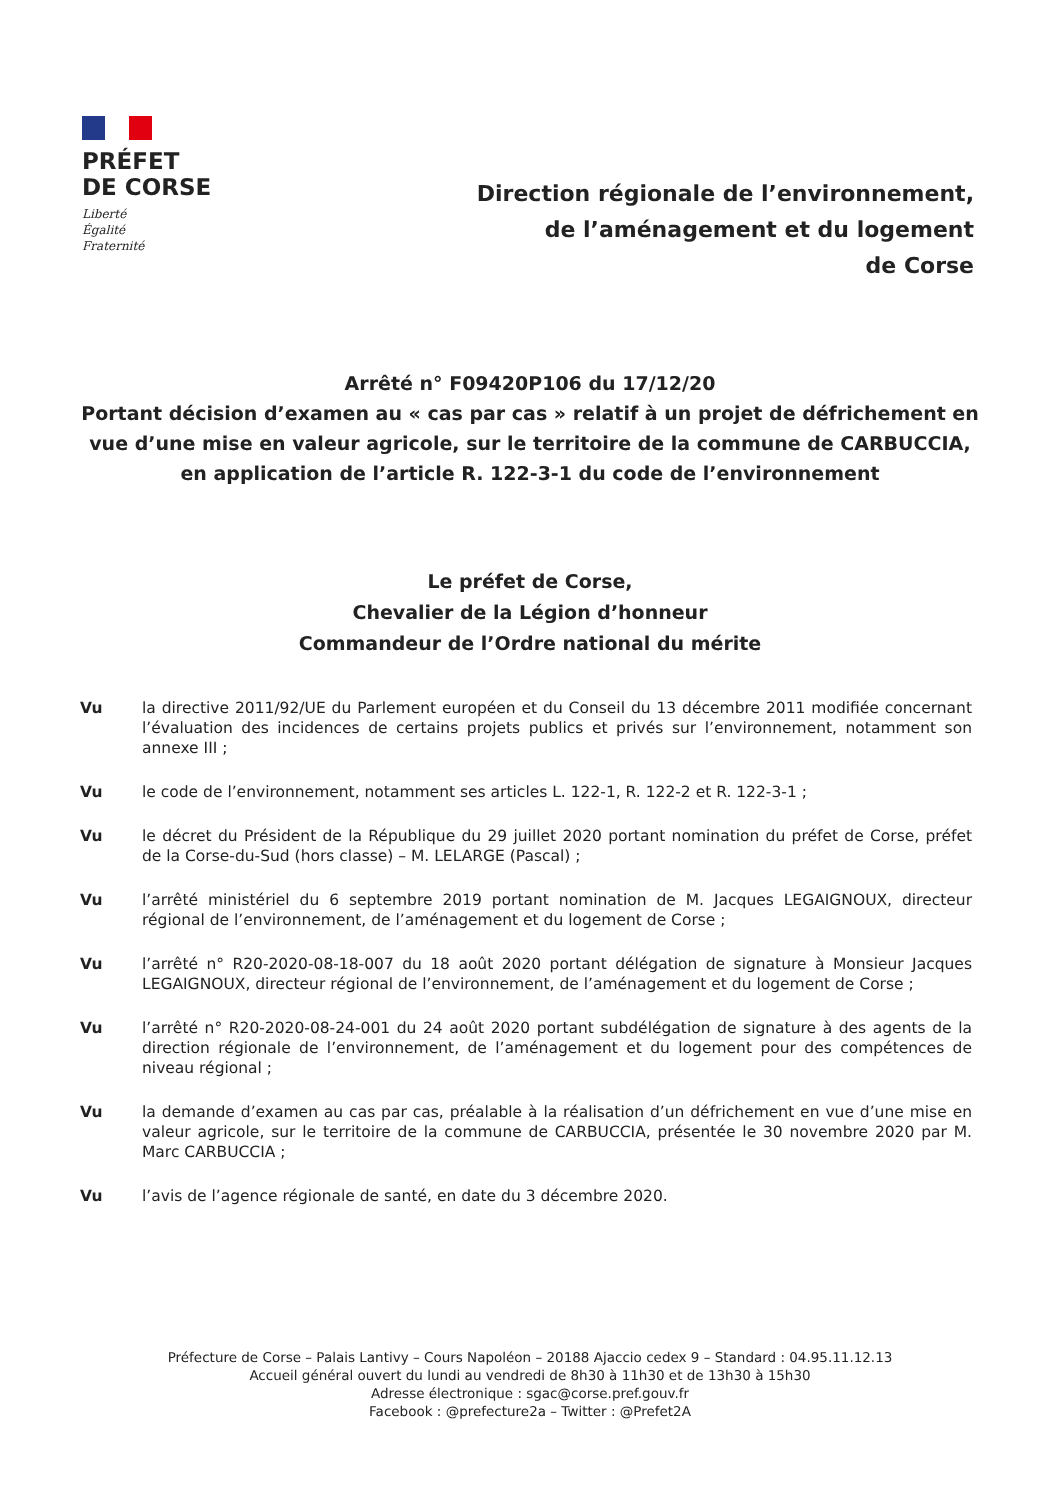PRÉFET
DE CORSE
Liberté
Égalité
Fraternité
Direction régionale de l’environnement,
de l’aménagement et du logement
de Corse
Arrêté n° F09420P106 du 17/12/20
Portant décision d’examen au « cas par cas » relatif à un projet de défrichement en vue d’une mise en valeur agricole, sur le territoire de la commune de CARBUCCIA, en application de l’article R. 122-3-1 du code de l’environnement
Le préfet de Corse,
Chevalier de la Légion d’honneur
Commandeur de l’Ordre national du mérite
Vu la directive 2011/92/UE du Parlement européen et du Conseil du 13 décembre 2011 modifiée concernant l’évaluation des incidences de certains projets publics et privés sur l’environnement, notamment son annexe III ;
Vu le code de l’environnement, notamment ses articles L. 122-1, R. 122-2 et R. 122-3-1 ;
Vu le décret du Président de la République du 29 juillet 2020 portant nomination du préfet de Corse, préfet de la Corse-du-Sud (hors classe) – M. LELARGE (Pascal) ;
Vu l’arrêté ministériel du 6 septembre 2019 portant nomination de M. Jacques LEGAIGNOUX, directeur régional de l’environnement, de l’aménagement et du logement de Corse ;
Vu l’arrêté n° R20-2020-08-18-007 du 18 août 2020 portant délégation de signature à Monsieur Jacques LEGAIGNOUX, directeur régional de l’environnement, de l’aménagement et du logement de Corse ;
Vu l’arrêté n° R20-2020-08-24-001 du 24 août 2020 portant subdélégation de signature à des agents de la direction régionale de l’environnement, de l’aménagement et du logement pour des compétences de niveau régional ;
Vu la demande d’examen au cas par cas, préalable à la réalisation d’un défrichement en vue d’une mise en valeur agricole, sur le territoire de la commune de CARBUCCIA, présentée le 30 novembre 2020 par M. Marc CARBUCCIA ;
Vu l’avis de l’agence régionale de santé, en date du 3 décembre 2020.
Préfecture de Corse – Palais Lantivy – Cours Napoléon – 20188 Ajaccio cedex 9 – Standard : 04.95.11.12.13
Accueil général ouvert du lundi au vendredi de 8h30 à 11h30 et de 13h30 à 15h30
Adresse électronique : sgac@corse.pref.gouv.fr
Facebook : @prefecture2a – Twitter : @Prefet2A